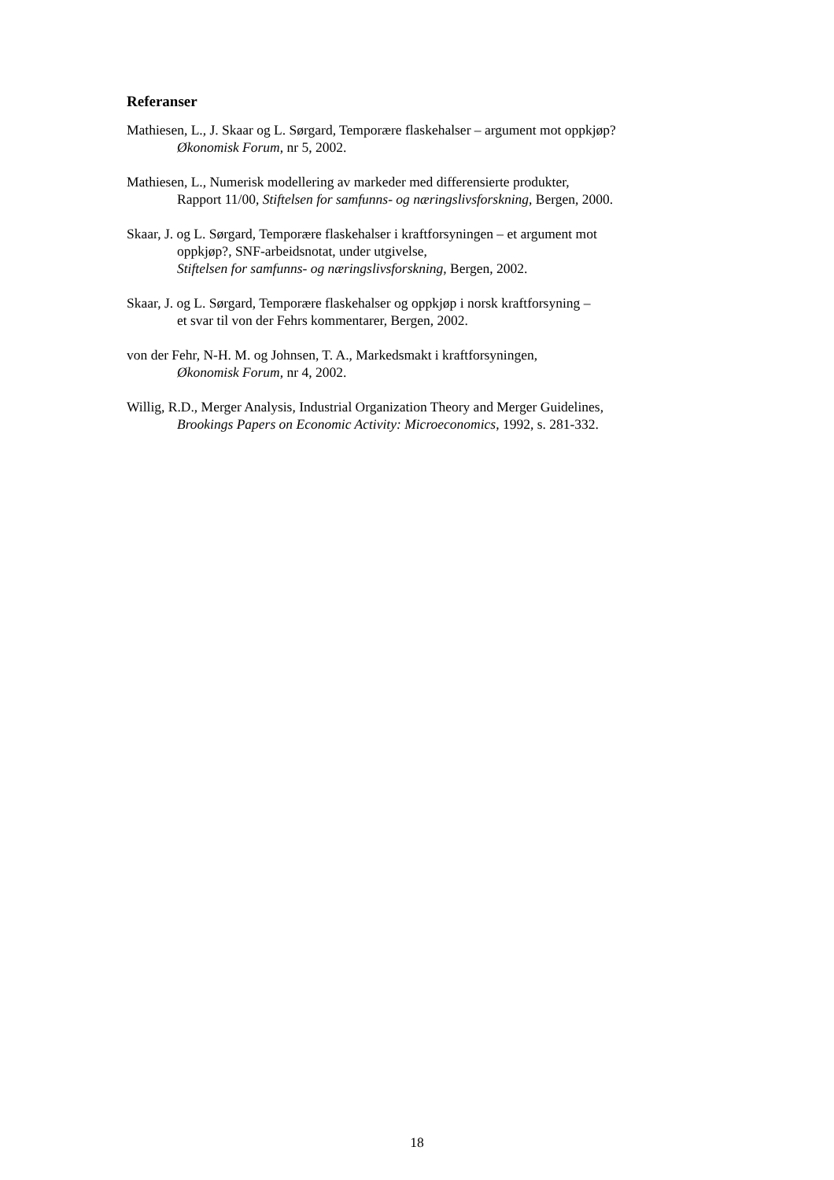Referanser
Mathiesen, L., J. Skaar og L. Sørgard, Temporære flaskehalser – argument mot oppkjøp?
Økonomisk Forum, nr 5, 2002.
Mathiesen, L., Numerisk modellering av markeder med differensierte produkter,
Rapport 11/00, Stiftelsen for samfunns- og næringslivsforskning, Bergen, 2000.
Skaar, J. og L. Sørgard, Temporære flaskehalser i kraftforsyningen – et argument mot
oppkjøp?, SNF-arbeidsnotat, under utgivelse,
Stiftelsen for samfunns- og næringslivsforskning, Bergen, 2002.
Skaar, J. og L. Sørgard, Temporære flaskehalser og oppkjøp i norsk kraftforsyning –
et svar til von der Fehrs kommentarer, Bergen, 2002.
von der Fehr, N-H. M. og Johnsen, T. A., Markedsmakt i kraftforsyningen,
Økonomisk Forum, nr 4, 2002.
Willig, R.D., Merger Analysis, Industrial Organization Theory and Merger Guidelines,
Brookings Papers on Economic Activity: Microeconomics, 1992, s. 281-332.
18